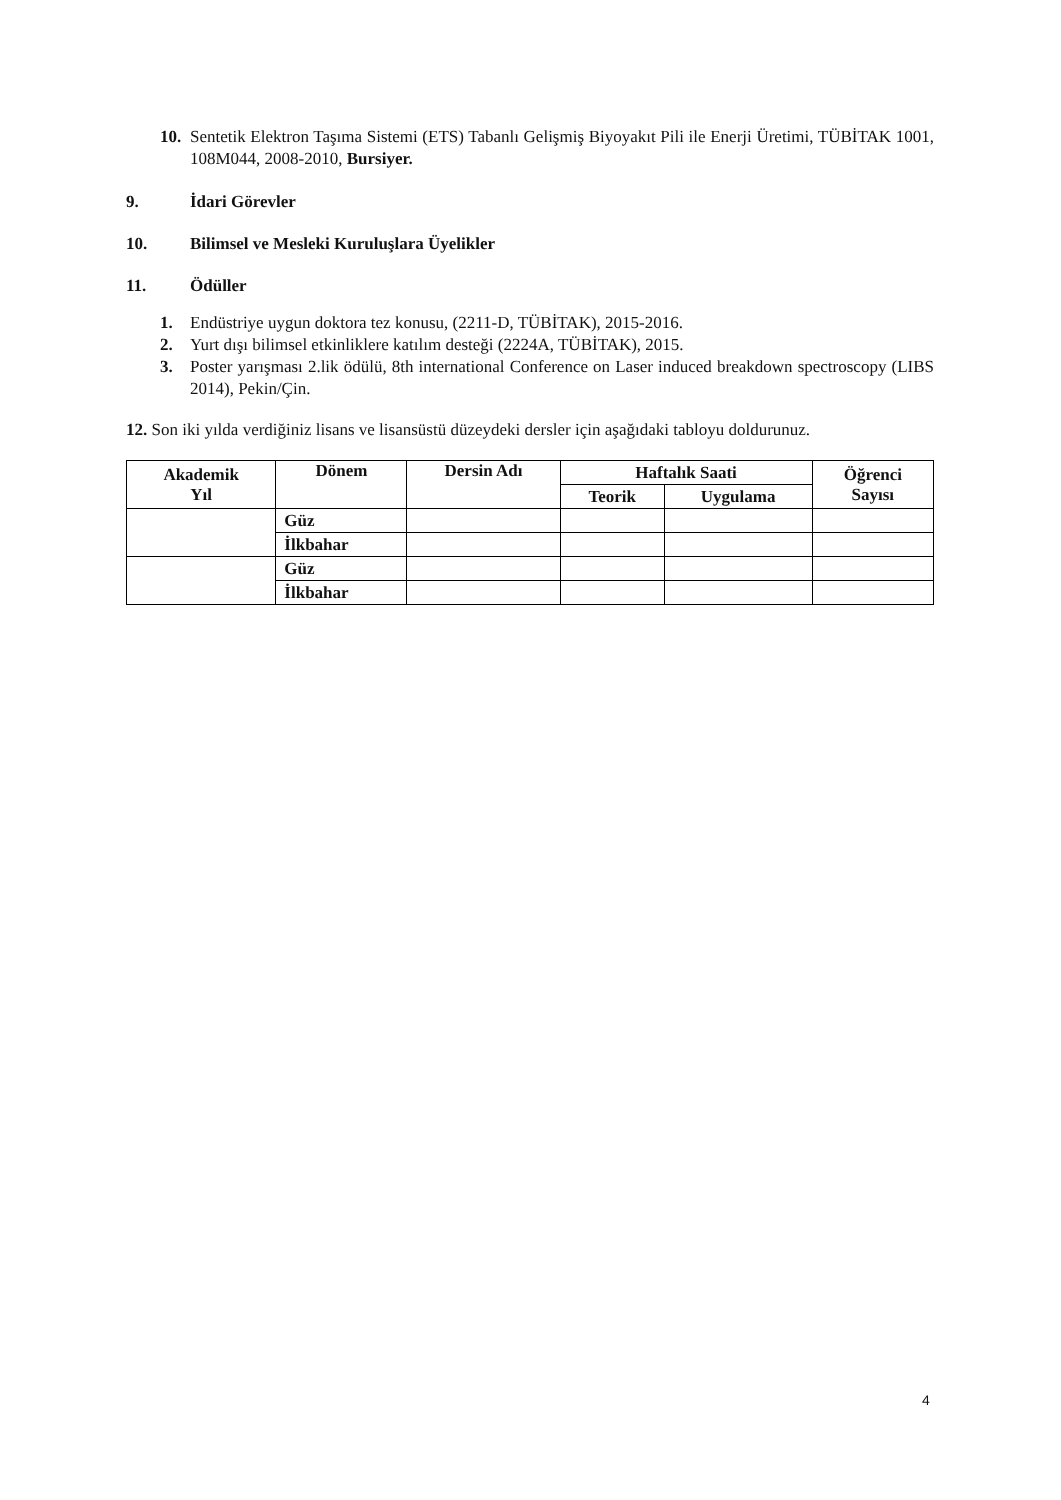10. Sentetik Elektron Taşıma Sistemi (ETS) Tabanlı Gelişmiş Biyoyakıt Pili ile Enerji Üretimi, TÜBİTAK 1001, 108M044, 2008-2010, Bursiyer.
9. İdari Görevler
10. Bilimsel ve Mesleki Kuruluşlara Üyelikler
11. Ödüller
1. Endüstriye uygun doktora tez konusu, (2211-D, TÜBİTAK), 2015-2016.
2. Yurt dışı bilimsel etkinliklere katılım desteği (2224A, TÜBİTAK), 2015.
3. Poster yarışması 2.lik ödülü, 8th international Conference on Laser induced breakdown spectroscopy (LIBS 2014), Pekin/Çin.
12. Son iki yılda verdiğiniz lisans ve lisansüstü düzeydeki dersler için aşağıdaki tabloyu doldurunuz.
| Akademik Yıl | Dönem | Dersin Adı | Haftalık Saati | | Öğrenci Sayısı |
| --- | --- | --- | --- | --- | --- |
| | | | Teorik | Uygulama | |
| | Güz | | | | |
| | İlkbahar | | | | |
| | Güz | | | | |
| | İlkbahar | | | | |
4